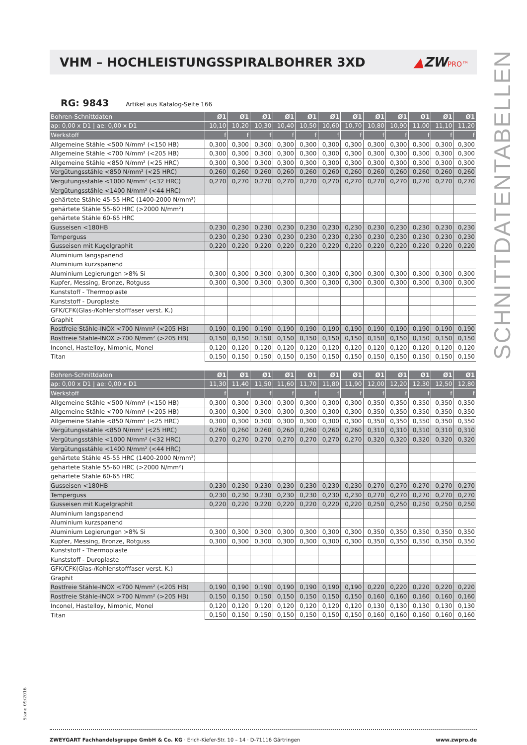Stand 09/2016
VHM – HOCHLEISTUNGSSPIRALBOHRER 3XD
▲ZWPRO™
RG: 9843 Artikel aus Katalog-Seite 166
| Bohren-Schnittdaten | Ø1 | Ø1 | Ø1 | Ø1 | Ø1 | Ø1 | Ø1 | Ø1 | Ø1 | Ø1 | Ø1 | Ø1 |
| --- | --- | --- | --- | --- | --- | --- | --- | --- | --- | --- | --- | --- |
| ap: 0,00 x D1 / ae: 0,00 x D1 | 10,10 | 10,20 | 10,30 | 10,40 | 10,50 | 10,60 | 10,70 | 10,80 | 10,90 | 11,00 | 11,10 | 11,20 |
| Werkstoff | f | f | f | f | f | f | f | f | f | f | f | f |
| Allgemeine Stähle <500 N/mm² (<150 HB) | 0,300 | 0,300 | 0,300 | 0,300 | 0,300 | 0,300 | 0,300 | 0,300 | 0,300 | 0,300 | 0,300 | 0,300 |
| Allgemeine Stähle <700 N/mm² (<205 HB) | 0,300 | 0,300 | 0,300 | 0,300 | 0,300 | 0,300 | 0,300 | 0,300 | 0,300 | 0,300 | 0,300 | 0,300 |
| Allgemeine Stähle <850 N/mm² (<25 HRC) | 0,300 | 0,300 | 0,300 | 0,300 | 0,300 | 0,300 | 0,300 | 0,300 | 0,300 | 0,300 | 0,300 | 0,300 |
| Vergütungsstähle <850 N/mm² (<25 HRC) | 0,260 | 0,260 | 0,260 | 0,260 | 0,260 | 0,260 | 0,260 | 0,260 | 0,260 | 0,260 | 0,260 | 0,260 |
| Vergütungsstähle <1000 N/mm² (<32 HRC) | 0,270 | 0,270 | 0,270 | 0,270 | 0,270 | 0,270 | 0,270 | 0,270 | 0,270 | 0,270 | 0,270 | 0,270 |
| Vergütungsstähle <1400 N/mm² (<44 HRC) | | | | | | | | | | | | |
| gehärtete Stähle 45-55 HRC (1400-2000 N/mm²) | | | | | | | | | | | | |
| gehärtete Stähle 55-60 HRC (>2000 N/mm²) | | | | | | | | | | | | |
| gehärtete Stähle 60-65 HRC | | | | | | | | | | | | |
| Gusseisen <180HB | 0,230 | 0,230 | 0,230 | 0,230 | 0,230 | 0,230 | 0,230 | 0,230 | 0,230 | 0,230 | 0,230 | 0,230 |
| Temperguss | 0,230 | 0,230 | 0,230 | 0,230 | 0,230 | 0,230 | 0,230 | 0,230 | 0,230 | 0,230 | 0,230 | 0,230 |
| Gusseisen mit Kugelgraphit | 0,220 | 0,220 | 0,220 | 0,220 | 0,220 | 0,220 | 0,220 | 0,220 | 0,220 | 0,220 | 0,220 | 0,220 |
| Aluminium langspanend | | | | | | | | | | | | |
| Aluminium kurzspanend | | | | | | | | | | | | |
| Aluminium Legierungen >8% Si | 0,300 | 0,300 | 0,300 | 0,300 | 0,300 | 0,300 | 0,300 | 0,300 | 0,300 | 0,300 | 0,300 | 0,300 |
| Kupfer, Messing, Bronze, Rotguss | 0,300 | 0,300 | 0,300 | 0,300 | 0,300 | 0,300 | 0,300 | 0,300 | 0,300 | 0,300 | 0,300 | 0,300 |
| Kunststoff - Thermoplaste | | | | | | | | | | | | |
| Kunststoff - Duroplaste | | | | | | | | | | | | |
| GFK/CFK(Glas-/Kohlenstofffaser verst. K.) | | | | | | | | | | | | |
| Graphit | | | | | | | | | | | | |
| Rostfreie Stähle-INOX <700 N/mm² (<205 HB) | 0,190 | 0,190 | 0,190 | 0,190 | 0,190 | 0,190 | 0,190 | 0,190 | 0,190 | 0,190 | 0,190 | 0,190 |
| Rostfreie Stähle-INOX >700 N/mm² (>205 HB) | 0,150 | 0,150 | 0,150 | 0,150 | 0,150 | 0,150 | 0,150 | 0,150 | 0,150 | 0,150 | 0,150 | 0,150 |
| Inconel, Hastelloy, Nimonic, Monel | 0,120 | 0,120 | 0,120 | 0,120 | 0,120 | 0,120 | 0,120 | 0,120 | 0,120 | 0,120 | 0,120 | 0,120 |
| Titan | 0,150 | 0,150 | 0,150 | 0,150 | 0,150 | 0,150 | 0,150 | 0,150 | 0,150 | 0,150 | 0,150 | 0,150 |
| Bohren-Schnittdaten | Ø1 | Ø1 | Ø1 | Ø1 | Ø1 | Ø1 | Ø1 | Ø1 | Ø1 | Ø1 | Ø1 | Ø1 |
| --- | --- | --- | --- | --- | --- | --- | --- | --- | --- | --- | --- | --- |
| ap: 0,00 x D1 / ae: 0,00 x D1 | 11,30 | 11,40 | 11,50 | 11,60 | 11,70 | 11,80 | 11,90 | 12,00 | 12,20 | 12,30 | 12,50 | 12,80 |
| Werkstoff | f | f | f | f | f | f | f | f | f | f | f | f |
| Allgemeine Stähle <500 N/mm² (<150 HB) | 0,300 | 0,300 | 0,300 | 0,300 | 0,300 | 0,300 | 0,300 | 0,350 | 0,350 | 0,350 | 0,350 | 0,350 |
| Allgemeine Stähle <700 N/mm² (<205 HB) | 0,300 | 0,300 | 0,300 | 0,300 | 0,300 | 0,300 | 0,300 | 0,350 | 0,350 | 0,350 | 0,350 | 0,350 |
| Allgemeine Stähle <850 N/mm² (<25 HRC) | 0,300 | 0,300 | 0,300 | 0,300 | 0,300 | 0,300 | 0,300 | 0,350 | 0,350 | 0,350 | 0,350 | 0,350 |
| Vergütungsstähle <850 N/mm² (<25 HRC) | 0,260 | 0,260 | 0,260 | 0,260 | 0,260 | 0,260 | 0,260 | 0,310 | 0,310 | 0,310 | 0,310 | 0,310 |
| Vergütungsstähle <1000 N/mm² (<32 HRC) | 0,270 | 0,270 | 0,270 | 0,270 | 0,270 | 0,270 | 0,270 | 0,320 | 0,320 | 0,320 | 0,320 | 0,320 |
| Vergütungsstähle <1400 N/mm² (<44 HRC) | | | | | | | | | | | | |
| gehärtete Stähle 45-55 HRC (1400-2000 N/mm²) | | | | | | | | | | | | |
| gehärtete Stähle 55-60 HRC (>2000 N/mm²) | | | | | | | | | | | | |
| gehärtete Stähle 60-65 HRC | | | | | | | | | | | | |
| Gusseisen <180HB | 0,230 | 0,230 | 0,230 | 0,230 | 0,230 | 0,230 | 0,230 | 0,270 | 0,270 | 0,270 | 0,270 | 0,270 |
| Temperguss | 0,230 | 0,230 | 0,230 | 0,230 | 0,230 | 0,230 | 0,230 | 0,270 | 0,270 | 0,270 | 0,270 | 0,270 |
| Gusseisen mit Kugelgraphit | 0,220 | 0,220 | 0,220 | 0,220 | 0,220 | 0,220 | 0,220 | 0,250 | 0,250 | 0,250 | 0,250 | 0,250 |
| Aluminium langspanend | | | | | | | | | | | | |
| Aluminium kurzspanend | | | | | | | | | | | | |
| Aluminium Legierungen >8% Si | 0,300 | 0,300 | 0,300 | 0,300 | 0,300 | 0,300 | 0,300 | 0,350 | 0,350 | 0,350 | 0,350 | 0,350 |
| Kupfer, Messing, Bronze, Rotguss | 0,300 | 0,300 | 0,300 | 0,300 | 0,300 | 0,300 | 0,300 | 0,350 | 0,350 | 0,350 | 0,350 | 0,350 |
| Kunststoff - Thermoplaste | | | | | | | | | | | | |
| Kunststoff - Duroplaste | | | | | | | | | | | | |
| GFK/CFK(Glas-/Kohlenstofffaser verst. K.) | | | | | | | | | | | | |
| Graphit | | | | | | | | | | | | |
| Rostfreie Stähle-INOX <700 N/mm² (<205 HB) | 0,190 | 0,190 | 0,190 | 0,190 | 0,190 | 0,190 | 0,190 | 0,220 | 0,220 | 0,220 | 0,220 | 0,220 |
| Rostfreie Stähle-INOX >700 N/mm² (>205 HB) | 0,150 | 0,150 | 0,150 | 0,150 | 0,150 | 0,150 | 0,150 | 0,160 | 0,160 | 0,160 | 0,160 | 0,160 |
| Inconel, Hastelloy, Nimonic, Monel | 0,120 | 0,120 | 0,120 | 0,120 | 0,120 | 0,120 | 0,120 | 0,130 | 0,130 | 0,130 | 0,130 | 0,130 |
| Titan | 0,150 | 0,150 | 0,150 | 0,150 | 0,150 | 0,150 | 0,150 | 0,160 | 0,160 | 0,160 | 0,160 | 0,160 |
ZWEYGART Fachhandelsgruppe GmbH & Co. KG · Erich-Kiefer-Str. 10 – 14 · D-71116 Gärtringen
www.zwpro.de
SCHNITTDATENTABELLEN